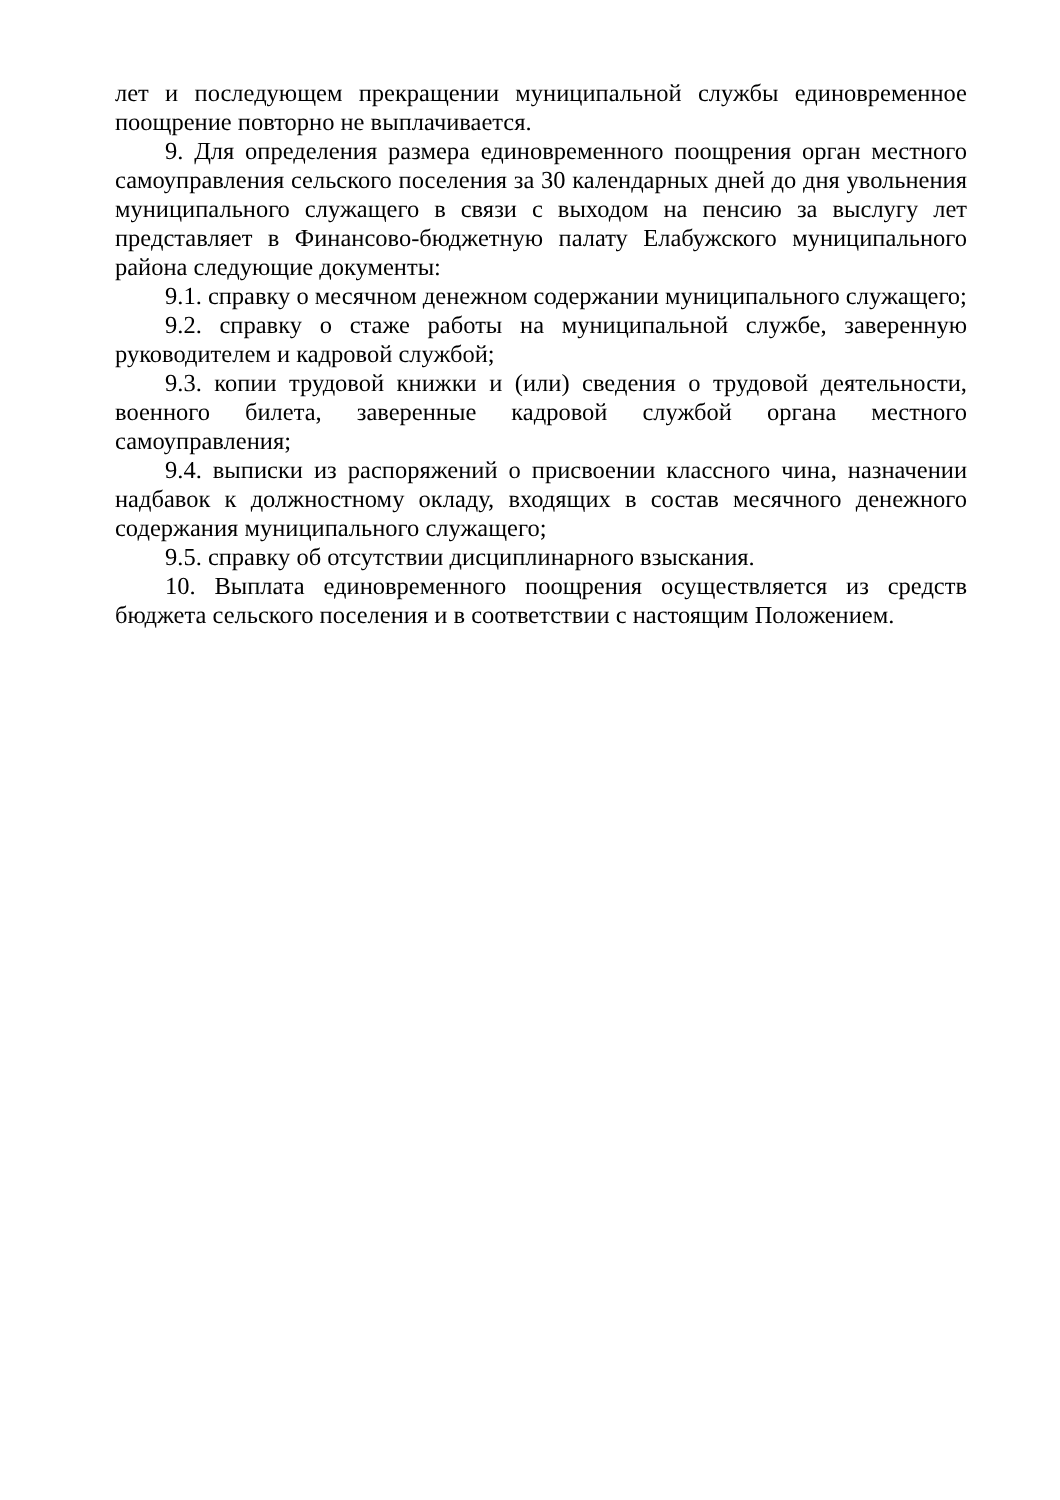лет и последующем прекращении муниципальной службы единовременное поощрение повторно не выплачивается.
9. Для определения размера единовременного поощрения орган местного самоуправления сельского поселения за 30 календарных дней до дня увольнения муниципального служащего в связи с выходом на пенсию за выслугу лет представляет в Финансово-бюджетную палату Елабужского муниципального района следующие документы:
9.1. справку о месячном денежном содержании муниципального служащего;
9.2. справку о стаже работы на муниципальной службе, заверенную руководителем и кадровой службой;
9.3. копии трудовой книжки и (или) сведения о трудовой деятельности, военного билета, заверенные кадровой службой органа местного самоуправления;
9.4. выписки из распоряжений о присвоении классного чина, назначении надбавок к должностному окладу, входящих в состав месячного денежного содержания муниципального служащего;
9.5. справку об отсутствии дисциплинарного взыскания.
10. Выплата единовременного поощрения осуществляется из средств бюджета сельского поселения и в соответствии с настоящим Положением.